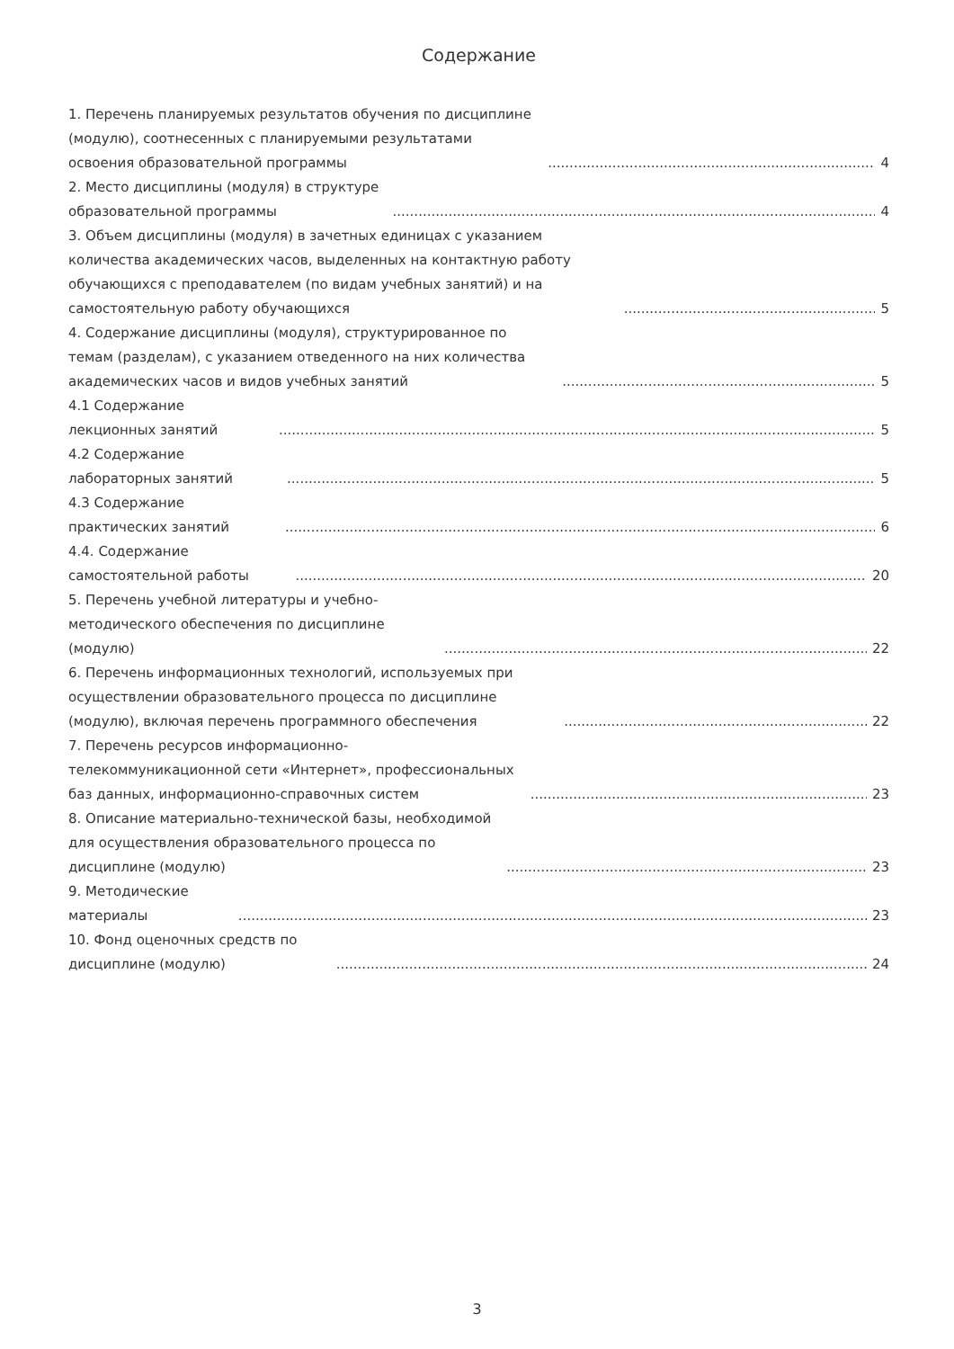Содержание
1. Перечень планируемых результатов обучения по дисциплине (модулю), соотнесенных с планируемыми результатами освоения образовательной программы 4
2. Место дисциплины (модуля) в структуре образовательной программы 4
3. Объем дисциплины (модуля) в зачетных единицах с указанием количества академических часов, выделенных на контактную работу обучающихся с преподавателем (по видам учебных занятий) и на самостоятельную работу обучающихся 5
4. Содержание дисциплины (модуля), структурированное по темам (разделам), с указанием отведенного на них количества академических часов и видов учебных занятий 5
4.1 Содержание лекционных занятий 5
4.2 Содержание лабораторных занятий 5
4.3 Содержание практических занятий 6
4.4. Содержание самостоятельной работы 20
5. Перечень учебной литературы и учебно-методического обеспечения по дисциплине (модулю) 22
6. Перечень информационных технологий, используемых при осуществлении образовательного процесса по дисциплине (модулю), включая перечень программного обеспечения 22
7. Перечень ресурсов информационно-телекоммуникационной сети «Интернет», профессиональных баз данных, информационно-справочных систем 23
8. Описание материально-технической базы, необходимой для осуществления образовательного процесса по дисциплине (модулю) 23
9. Методические материалы 23
10. Фонд оценочных средств по дисциплине (модулю) 24
3